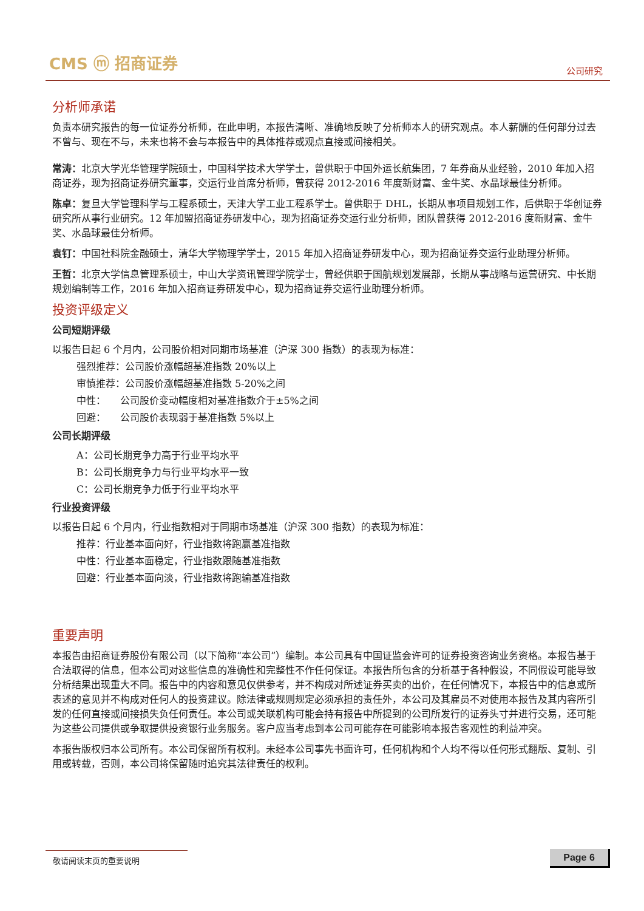CMS ⓜ 招商证券
公司研究
分析师承诺
负责本研究报告的每一位证券分析师，在此申明，本报告清晰、准确地反映了分析师本人的研究观点。本人薪酬的任何部分过去不曾与、现在不与，未来也将不会与本报告中的具体推荐或观点直接或间接相关。
常涛：北京大学光华管理学院硕士，中国科学技术大学学士，曾供职于中国外运长航集团，7 年券商从业经验，2010 年加入招商证券，现为招商证券研究董事，交运行业首席分析师，曾获得 2012-2016 年度新财富、金牛奖、水晶球最佳分析师。
陈卓：复旦大学管理科学与工程系硕士，天津大学工业工程系学士。曾供职于 DHL，长期从事项目规划工作，后供职于华创证券研究所从事行业研究。12 年加盟招商证券研发中心，现为招商证券交运行业分析师，团队曾获得 2012-2016 度新财富、金牛奖、水晶球最佳分析师。
袁钉：中国社科院金融硕士，清华大学物理学学士，2015 年加入招商证券研发中心，现为招商证券交运行业助理分析师。
王哲：北京大学信息管理系硕士，中山大学资讯管理学院学士，曾经供职于国航规划发展部，长期从事战略与运营研究、中长期规划编制等工作，2016 年加入招商证券研发中心，现为招商证券交运行业助理分析师。
投资评级定义
公司短期评级
以报告日起 6 个月内，公司股价相对同期市场基准（沪深 300 指数）的表现为标准：
强烈推荐：公司股价涨幅超基准指数 20%以上
审慎推荐：公司股价涨幅超基准指数 5-20%之间
中性：　　公司股价变动幅度相对基准指数介于±5%之间
回避：　　公司股价表现弱于基准指数 5%以上
公司长期评级
A：公司长期竞争力高于行业平均水平
B：公司长期竞争力与行业平均水平一致
C：公司长期竞争力低于行业平均水平
行业投资评级
以报告日起 6 个月内，行业指数相对于同期市场基准（沪深 300 指数）的表现为标准：
推荐：行业基本面向好，行业指数将跑赢基准指数
中性：行业基本面稳定，行业指数跟随基准指数
回避：行业基本面向淡，行业指数将跑输基准指数
重要声明
本报告由招商证券股份有限公司（以下简称“本公司”）编制。本公司具有中国证监会许可的证券投资咨询业务资格。本报告基于合法取得的信息，但本公司对这些信息的准确性和完整性不作任何保证。本报告所包含的分析基于各种假设，不同假设可能导致分析结果出现重大不同。报告中的内容和意见仅供参考，并不构成对所述证券买卖的出价，在任何情况下，本报告中的信息或所表述的意见并不构成对任何人的投资建议。除法律或规则规定必须承担的责任外，本公司及其雇员不对使用本报告及其内容所引发的任何直接或间接损失负任何责任。本公司或关联机构可能会持有报告中所提到的公司所发行的证券头寸并进行交易，还可能为这些公司提供或争取提供投资银行业务服务。客户应当考虑到本公司可能存在可能影响本报告客观性的利益冲突。
本报告版权归本公司所有。本公司保留所有权利。未经本公司事先书面许可，任何机构和个人均不得以任何形式翻版、复制、引用或转载，否则，本公司将保留随时追究其法律责任的权利。
敬请阅读末页的重要说明 Page 6